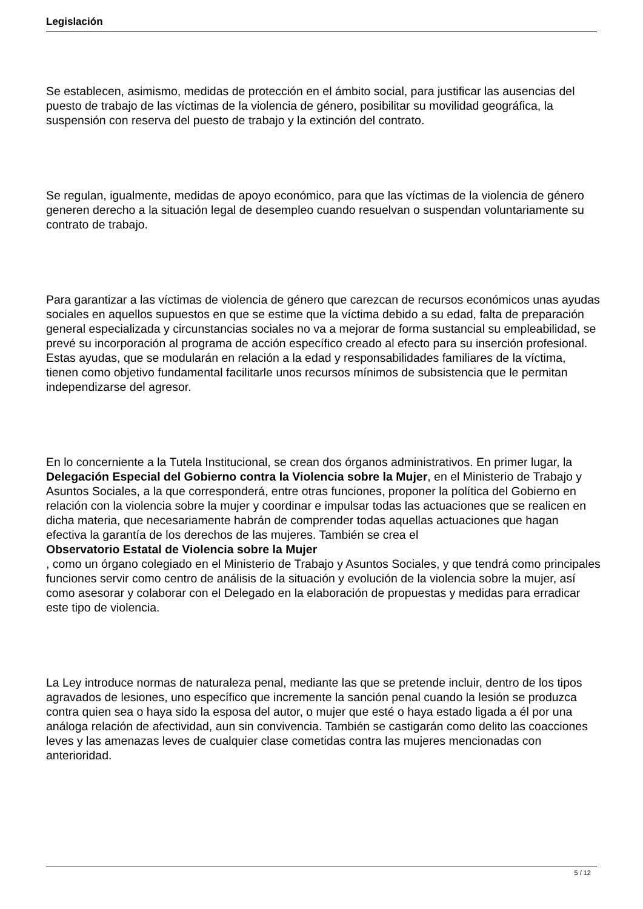Legislación
Se establecen, asimismo, medidas de protección en el ámbito social, para justificar las ausencias del puesto de trabajo de las víctimas de la violencia de género, posibilitar su movilidad geográfica, la suspensión con reserva del puesto de trabajo y la extinción del contrato.
Se regulan, igualmente, medidas de apoyo económico, para que las víctimas de la violencia de género generen derecho a la situación legal de desempleo cuando resuelvan o suspendan voluntariamente su contrato de trabajo.
Para garantizar a las víctimas de violencia de género que carezcan de recursos económicos unas ayudas sociales en aquellos supuestos en que se estime que la víctima debido a su edad, falta de preparación general especializada y circunstancias sociales no va a mejorar de forma sustancial su empleabilidad, se prevé su incorporación al programa de acción específico creado al efecto para su inserción profesional. Estas ayudas, que se modularán en relación a la edad y responsabilidades familiares de la víctima, tienen como objetivo fundamental facilitarle unos recursos mínimos de subsistencia que le permitan independizarse del agresor.
En lo concerniente a la Tutela Institucional, se crean dos órganos administrativos. En primer lugar, la Delegación Especial del Gobierno contra la Violencia sobre la Mujer, en el Ministerio de Trabajo y Asuntos Sociales, a la que corresponderá, entre otras funciones, proponer la política del Gobierno en relación con la violencia sobre la mujer y coordinar e impulsar todas las actuaciones que se realicen en dicha materia, que necesariamente habrán de comprender todas aquellas actuaciones que hagan efectiva la garantía de los derechos de las mujeres. También se crea el
Observatorio Estatal de Violencia sobre la Mujer
, como un órgano colegiado en el Ministerio de Trabajo y Asuntos Sociales, y que tendrá como principales funciones servir como centro de análisis de la situación y evolución de la violencia sobre la mujer, así como asesorar y colaborar con el Delegado en la elaboración de propuestas y medidas para erradicar este tipo de violencia.
La Ley introduce normas de naturaleza penal, mediante las que se pretende incluir, dentro de los tipos agravados de lesiones, uno específico que incremente la sanción penal cuando la lesión se produzca contra quien sea o haya sido la esposa del autor, o mujer que esté o haya estado ligada a él por una análoga relación de afectividad, aun sin convivencia. También se castigarán como delito las coacciones leves y las amenazas leves de cualquier clase cometidas contra las mujeres mencionadas con anterioridad.
5 / 12